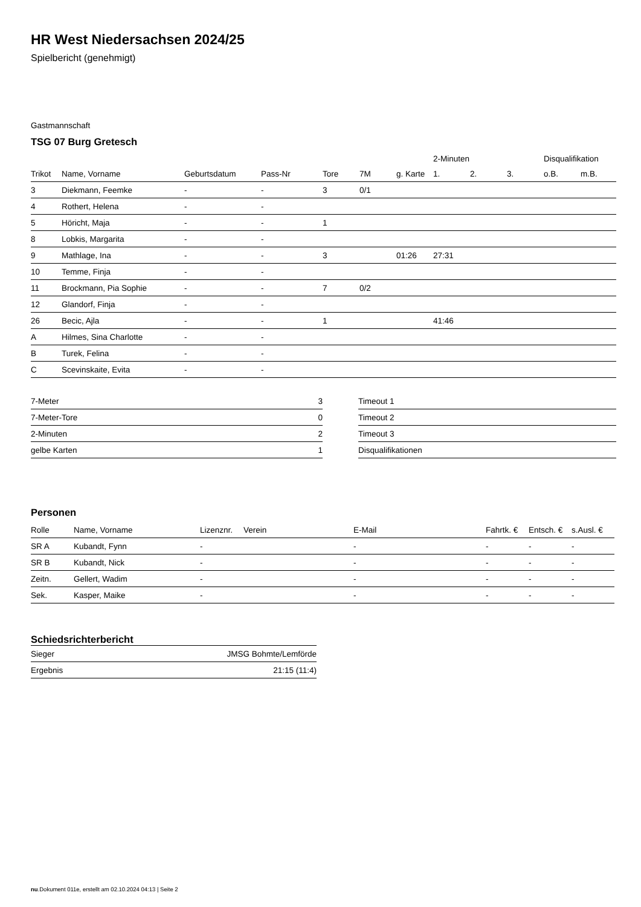HR West Niedersachsen 2024/25
Spielbericht (genehmigt)
Gastmannschaft
TSG 07 Burg Gretesch
| | | | | | | | 2-Minuten | | | Disqualifikation | |
| --- | --- | --- | --- | --- | --- | --- | --- | --- | --- | --- | --- |
| Trikot | Name, Vorname | Geburtsdatum | Pass-Nr | Tore | 7M | g. Karte | 1. | 2. | 3. | o.B. | m.B. |
| 3 | Diekmann, Feemke | - | - | 3 | 0/1 | | | | | | |
| 4 | Rothert, Helena | - | - | | | | | | | | |
| 5 | Höricht, Maja | - | - | 1 | | | | | | | |
| 8 | Lobkis, Margarita | - | - | | | | | | | | |
| 9 | Mathlage, Ina | - | - | 3 | | 01:26 | 27:31 | | | | |
| 10 | Temme, Finja | - | - | | | | | | | | |
| 11 | Brockmann, Pia Sophie | - | - | 7 | 0/2 | | | | | | |
| 12 | Glandorf, Finja | - | - | | | | | | | | |
| 26 | Becic, Ajla | - | - | 1 | | | 41:46 | | | | |
| A | Hilmes, Sina Charlotte | - | - | | | | | | | | |
| B | Turek, Felina | - | - | | | | | | | | |
| C | Scevinskaite, Evita | - | - | | | | | | | | |
| 7-Meter | 3 |
| 7-Meter-Tore | 0 |
| 2-Minuten | 2 |
| gelbe Karten | 1 |
| Timeout 1 |
| Timeout 2 |
| Timeout 3 |
| Disqualifikationen |
Personen
| Rolle | Name, Vorname | Lizenznr. | Verein | E-Mail | Fahrtk. € | Entsch. € | s.Ausl. € |
| --- | --- | --- | --- | --- | --- | --- | --- |
| SR A | Kubandt, Fynn | - | | - | - | - | - |
| SR B | Kubandt, Nick | - | | - | - | - | - |
| Zeitn. | Gellert, Wadim | - | | - | - | - | - |
| Sek. | Kasper, Maike | - | | - | - | - | - |
Schiedsrichterbericht
| Sieger | JMSG Bohmte/Lemförde |
| Ergebnis | 21:15 (11:4) |
nu.Dokument 011e, erstellt am 02.10.2024 04:13 | Seite 2